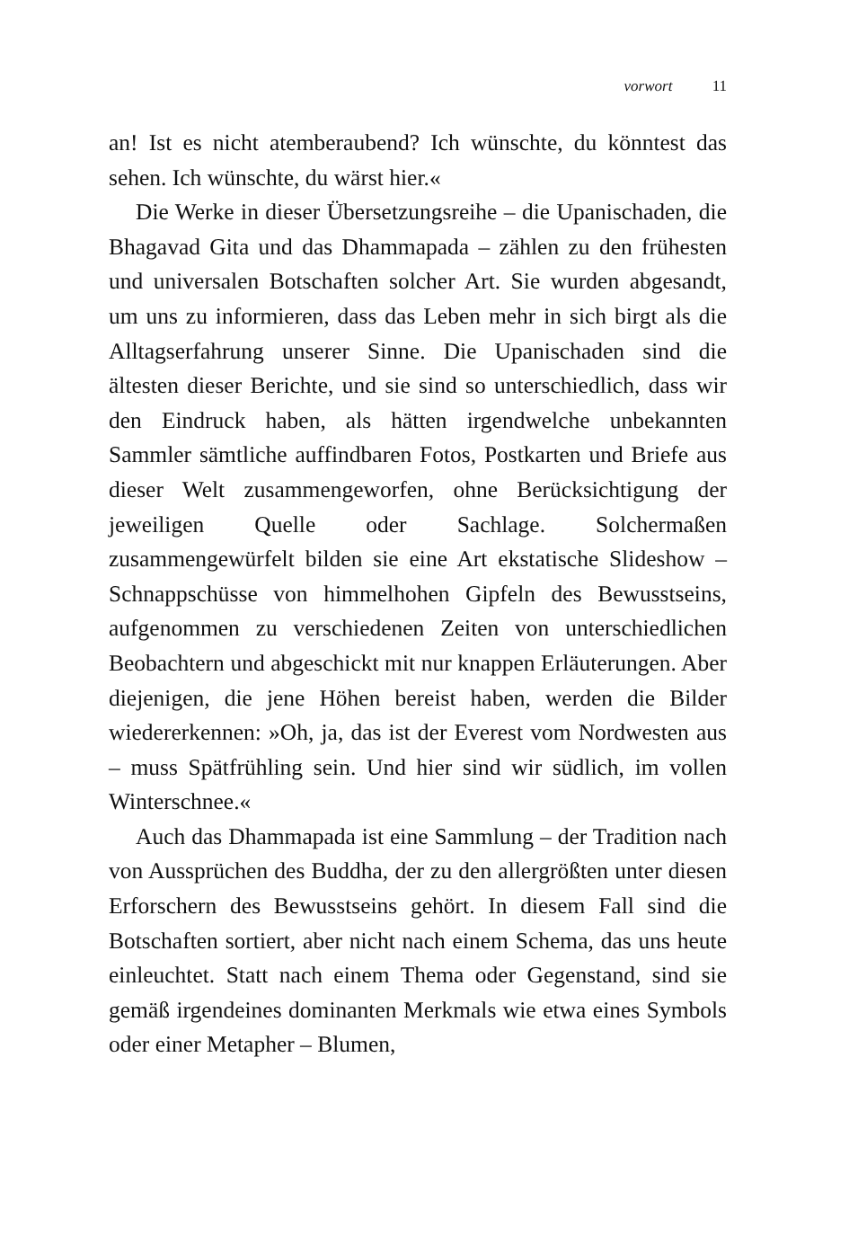vorwort 11
an! Ist es nicht atemberaubend? Ich wünschte, du könntest das sehen. Ich wünschte, du wärst hier.«
Die Werke in dieser Übersetzungsreihe – die Upanischaden, die Bhagavad Gita und das Dhammapada – zählen zu den frühesten und universalen Botschaften solcher Art. Sie wurden abgesandt, um uns zu informieren, dass das Leben mehr in sich birgt als die Alltagserfahrung unserer Sinne. Die Upanischaden sind die ältesten dieser Berichte, und sie sind so unterschiedlich, dass wir den Eindruck haben, als hätten irgendwelche unbekannten Sammler sämtliche auffindbaren Fotos, Postkarten und Briefe aus dieser Welt zusammengeworfen, ohne Berücksichtigung der jeweiligen Quelle oder Sachlage. Solchermaßen zusammengewürfelt bilden sie eine Art ekstatische Slideshow – Schnappschüsse von himmelhohen Gipfeln des Bewusstseins, aufgenommen zu verschiedenen Zeiten von unterschiedlichen Beobachtern und abgeschickt mit nur knappen Erläuterungen. Aber diejenigen, die jene Höhen bereist haben, werden die Bilder wiedererkennen: »Oh, ja, das ist der Everest vom Nordwesten aus – muss Spätfrühling sein. Und hier sind wir südlich, im vollen Winterschnee.«
Auch das Dhammapada ist eine Sammlung – der Tradition nach von Aussprüchen des Buddha, der zu den allergrößten unter diesen Erforschern des Bewusstseins gehört. In diesem Fall sind die Botschaften sortiert, aber nicht nach einem Schema, das uns heute einleuchtet. Statt nach einem Thema oder Gegenstand, sind sie gemäß irgendeines dominanten Merkmals wie etwa eines Symbols oder einer Metapher – Blumen,